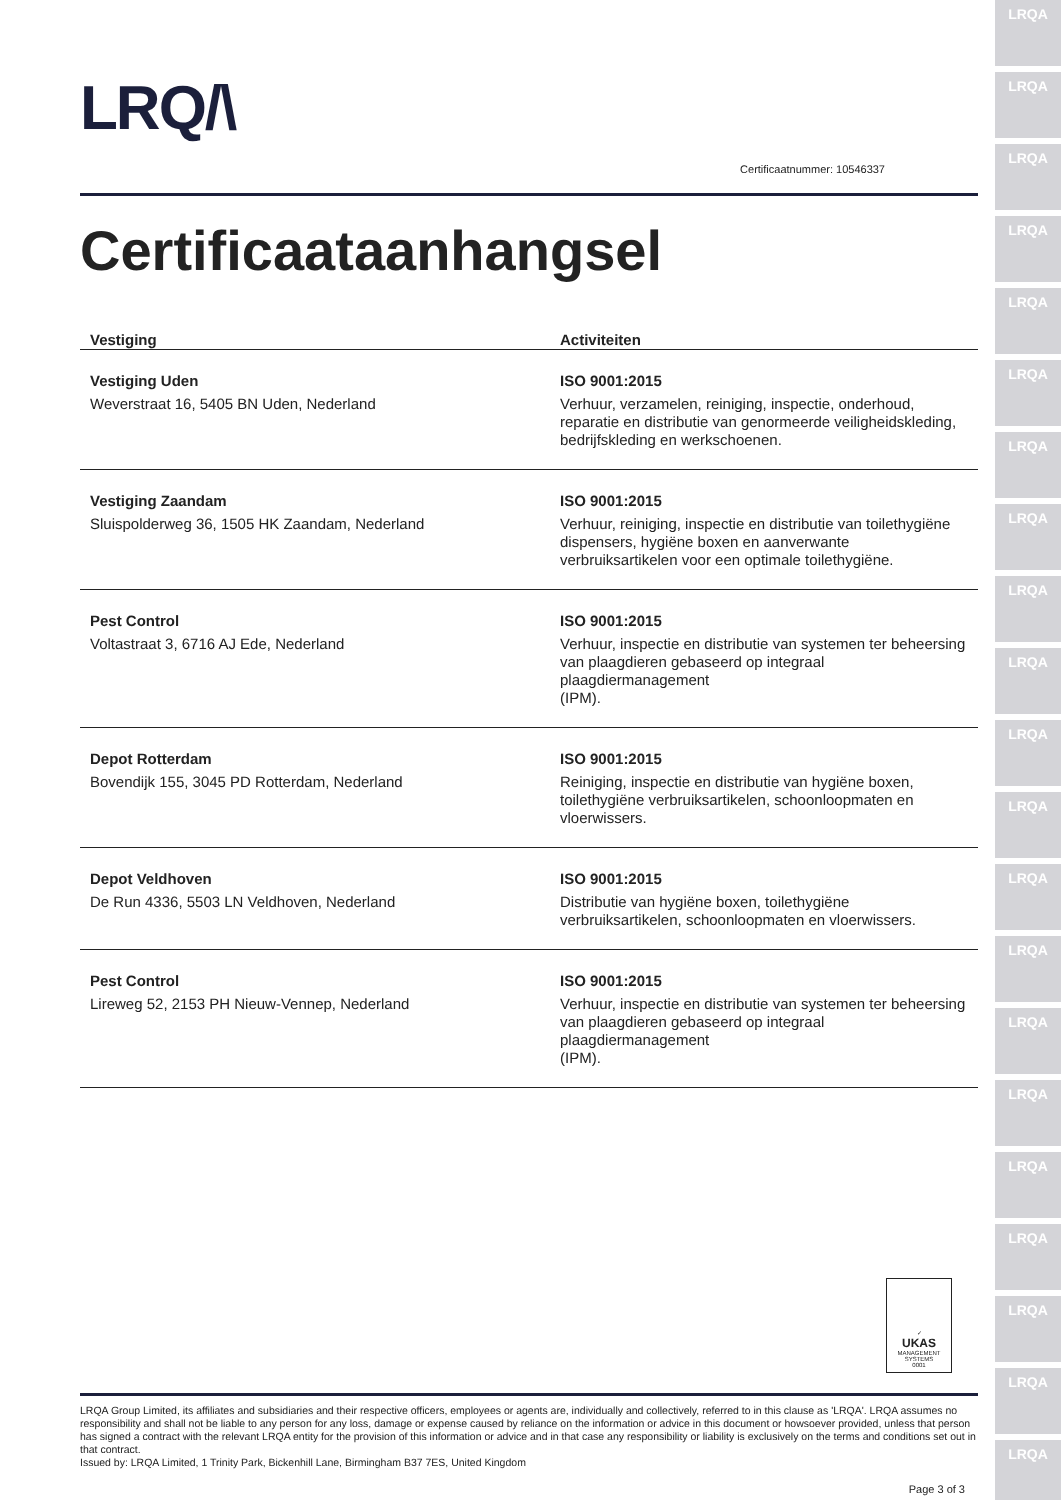LRQ/\
Certificaatnummer: 10546337
Certificaataanhangsel
| Vestiging | Activiteiten |
| --- | --- |
| Vestiging Uden Weverstraat 16, 5405 BN Uden, Nederland | ISO 9001:2015 Verhuur, verzamelen, reiniging, inspectie, onderhoud, reparatie en distributie van genormeerde veiligheidskleding, bedrijfskleding en werkschoenen. |
| Vestiging Zaandam Sluispolderweg 36, 1505 HK Zaandam, Nederland | ISO 9001:2015 Verhuur, reiniging, inspectie en distributie van toilethygiëne dispensers, hygiëne boxen en aanverwante verbruiksartikelen voor een optimale toilethygiëne. |
| Pest Control Voltastraat 3, 6716 AJ Ede, Nederland | ISO 9001:2015 Verhuur, inspectie en distributie van systemen ter beheersing van plaagdieren gebaseerd op integraal plaagdiermanagement (IPM). |
| Depot Rotterdam Bovendijk 155, 3045 PD Rotterdam, Nederland | ISO 9001:2015 Reiniging, inspectie en distributie van hygiëne boxen, toilethygiëne verbruiksartikelen, schoonloopmaten en vloerwissers. |
| Depot Veldhoven De Run 4336, 5503 LN Veldhoven, Nederland | ISO 9001:2015 Distributie van hygiëne boxen, toilethygiëne verbruiksartikelen, schoonloopmaten en vloerwissers. |
| Pest Control Lireweg 52, 2153 PH Nieuw-Vennep, Nederland | ISO 9001:2015 Verhuur, inspectie en distributie van systemen ter beheersing van plaagdieren gebaseerd op integraal plaagdiermanagement (IPM). |
✓
UKAS
MANAGEMENT SYSTEMS
0001
LRQA Group Limited, its affiliates and subsidiaries and their respective officers, employees or agents are, individually and collectively, referred to in this clause as 'LRQA'. LRQA assumes no responsibility and shall not be liable to any person for any loss, damage or expense caused by reliance on the information or advice in this document or howsoever provided, unless that person has signed a contract with the relevant LRQA entity for the provision of this information or advice and in that case any responsibility or liability is exclusively on the terms and conditions set out in that contract.
Issued by: LRQA Limited, 1 Trinity Park, Bickenhill Lane, Birmingham B37 7ES, United Kingdom
Page 3 of 3
LRQA
LRQA
LRQA
LRQA
LRQA
LRQA
LRQA
LRQA
LRQA
LRQA
LRQA
LRQA
LRQA
LRQA
LRQA
LRQA
LRQA
LRQA
LRQA
LRQA
LRQA